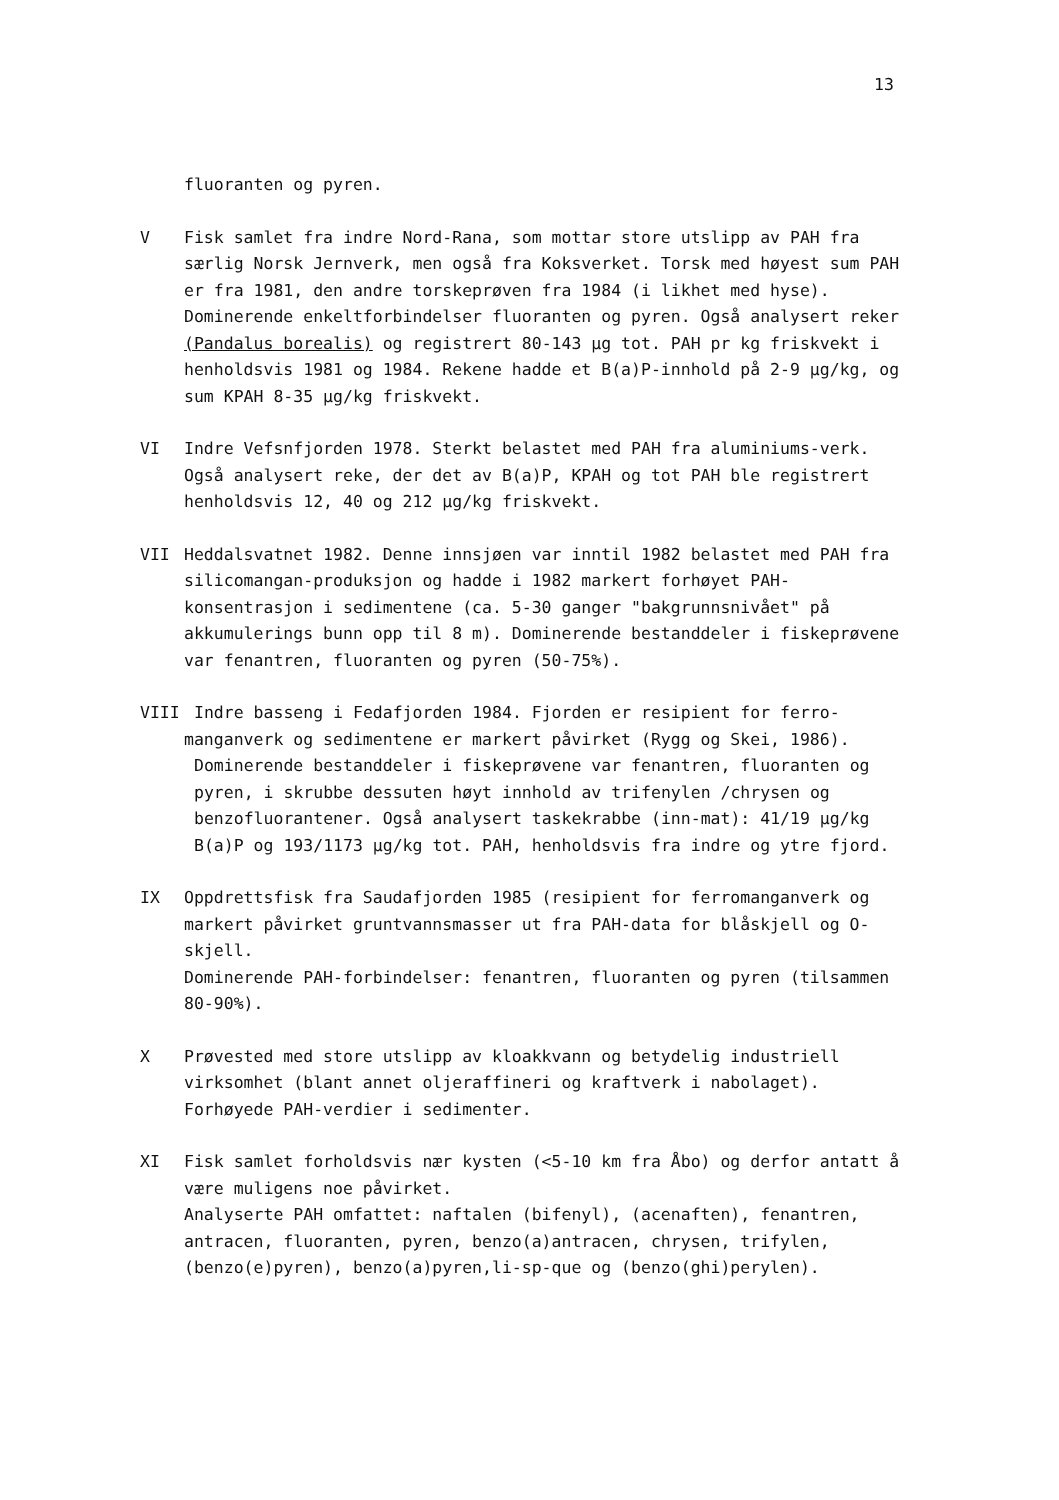13
fluoranten og pyren.
V Fisk samlet fra indre Nord-Rana, som mottar store utslipp av PAH fra særlig Norsk Jernverk, men også fra Koksverket. Torsk med høyest sum PAH er fra 1981, den andre torskeprøven fra 1984 (i likhet med hyse). Dominerende enkeltforbindelser fluoranten og pyren. Også analysert reker (Pandalus borealis) og registrert 80-143 µg tot. PAH pr kg friskvekt i henholdsvis 1981 og 1984. Rekene hadde et B(a)P-innhold på 2-9 µg/kg, og sum KPAH 8-35 µg/kg friskvekt.
VI Indre Vefsnfjorden 1978. Sterkt belastet med PAH fra aluminiums-verk. Også analysert reke, der det av B(a)P, KPAH og tot PAH ble registrert henholdsvis 12, 40 og 212 µg/kg friskvekt.
VII Heddalsvatnet 1982. Denne innsjøen var inntil 1982 belastet med PAH fra silicomangan-produksjon og hadde i 1982 markert forhøyet PAH-konsentrasjon i sedimentene (ca. 5-30 ganger "bakgrunnsnivået" på akkumulerings bunn opp til 8 m). Dominerende bestanddeler i fiskeprøvene var fenantren, fluoranten og pyren (50-75%).
VIII Indre basseng i Fedafjorden 1984. Fjorden er resipient for ferro-
manganverk og sedimentene er markert påvirket (Rygg og Skei, 1986). Dominerende bestanddeler i fiskeprøvene var fenantren, fluoranten og pyren, i skrubbe dessuten høyt innhold av trifenylen /chrysen og benzofluorantener. Også analysert taskekrabbe (inn-mat): 41/19 µg/kg B(a)P og 193/1173 µg/kg tot. PAH, henholdsvis fra indre og ytre fjord.
IX Oppdrettsfisk fra Saudafjorden 1985 (resipient for ferromanganverk og markert påvirket gruntvannsmasser ut fra PAH-data for blåskjell og O-skjell.
Dominerende PAH-forbindelser: fenantren, fluoranten og pyren (tilsammen 80-90%).
X Prøvested med store utslipp av kloakkvann og betydelig industriell virksomhet (blant annet oljeraffineri og kraftverk i nabolaget). Forhøyede PAH-verdier i sedimenter.
XI Fisk samlet forholdsvis nær kysten (<5-10 km fra Åbo) og derfor antatt å være muligens noe påvirket.
Analyserte PAH omfattet: naftalen (bifenyl), (acenaften), fenantren, antracen, fluoranten, pyren, benzo(a)antracen, chrysen, trifylen, (benzo(e)pyren), benzo(a)pyren,li-sp-que og (benzo(ghi)perylen).